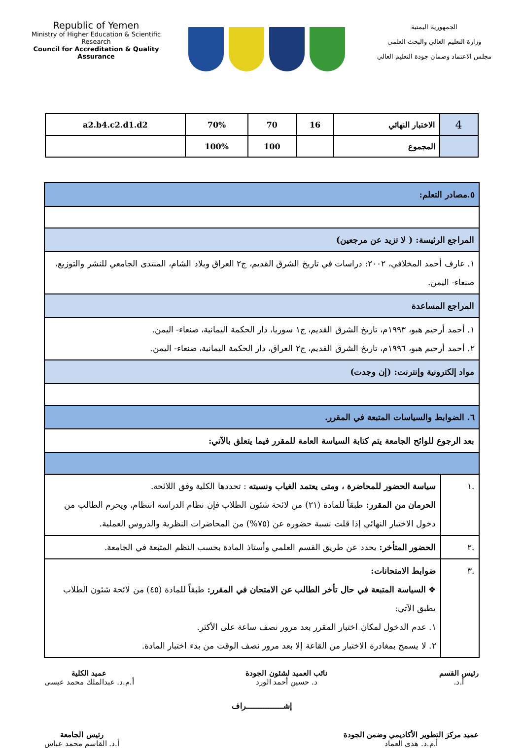Republic of Yemen
Ministry of Higher Education & Scientific Research
Council for Accreditation & Quality Assurance
الجمهورية اليمنية
وزارة التعليم العالي والبحث العلمي
مجلس الاعتماد وضمان جودة التعليم العالي
| 4 | الاختبار النهائي | 16 | 70 | 70% | a2.b4.c2.d1.d2 |
| | المجموع | | 100 | 100% | |
| ٥.مصادر التعلم: | |
| المراجع الرئيسة: ( لا تزيد عن مرجعين) | |
| ١. عارف أحمد المخلافي، ٢٠٠٢: دراسات في تاريخ الشرق القديم، ج٢ العراق وبلاد الشام، المنتدى الجامعي للنشر والتوزيع، صنعاء- اليمن. | |
| المراجع المساعدة | |
| ١. أحمد أرحيم هبو، ١٩٩٣م، تاريخ الشرق القديم، ج١ سوريا، دار الحكمة اليمانية، صنعاء- اليمن. ٢. أحمد أرحيم هبو، ١٩٩٦م، تاريخ الشرق القديم، ج٢ العراق، دار الحكمة اليمانية، صنعاء- اليمن. | |
| مواد إلكترونية وإنترنت: (إن وجدت) | |
| ٦. الضوابط والسياسات المتبعة في المقرر. | |
| بعد الرجوع للوائح الجامعة يتم كتابة السياسة العامة للمقرر فيما يتعلق بالآتي: | |
| .١ | سياسة الحضور للمحاضرة ، ومتى يعتمد الغياب ونسبته : تحددها الكلية وفق اللائحة. الحرمان من المقرر: طبقاً للمادة (٢١) من لائحة شئون الطلاب فإن نظام الدراسة انتظام، ويحرم الطالب من دخول الاختبار النهائي إذا قلت نسبة حضوره عن (٧٥%) من المحاضرات النظرية والدروس العملية. |
| .٢ | الحضور المتأخر: يحدد عن طريق القسم العلمي وأستاذ المادة بحسب النظم المتبعة في الجامعة. |
| .٣ | ضوابط الامتحانات: ❖ السياسة المتبعة في حال تأخر الطالب عن الامتحان في المقرر: طبقاً للمادة (٤٥) من لائحة شئون الطلاب يطبق الآتي: ١. عدم الدخول لمكان اختبار المقرر بعد مرور نصف ساعة على الأكثر. ٢. لا يسمح بمغادرة الاختبار من القاعة إلا بعد مرور نصف الوقت من بدء اختبار المادة. |
رئيس القسم
أ.د.
نائب العميد لشئون الجودة
د. حسين أحمد الورد
عميد الكلية
أ.م.د. عبدالملك محمد عيسى
إشـــــــــــــــراف
عميد مركز التطوير الأكاديمي وضمن الجودة
أ.م.د. هدى العماد
رئيس الجامعة
أ.د. القاسم محمد عباس